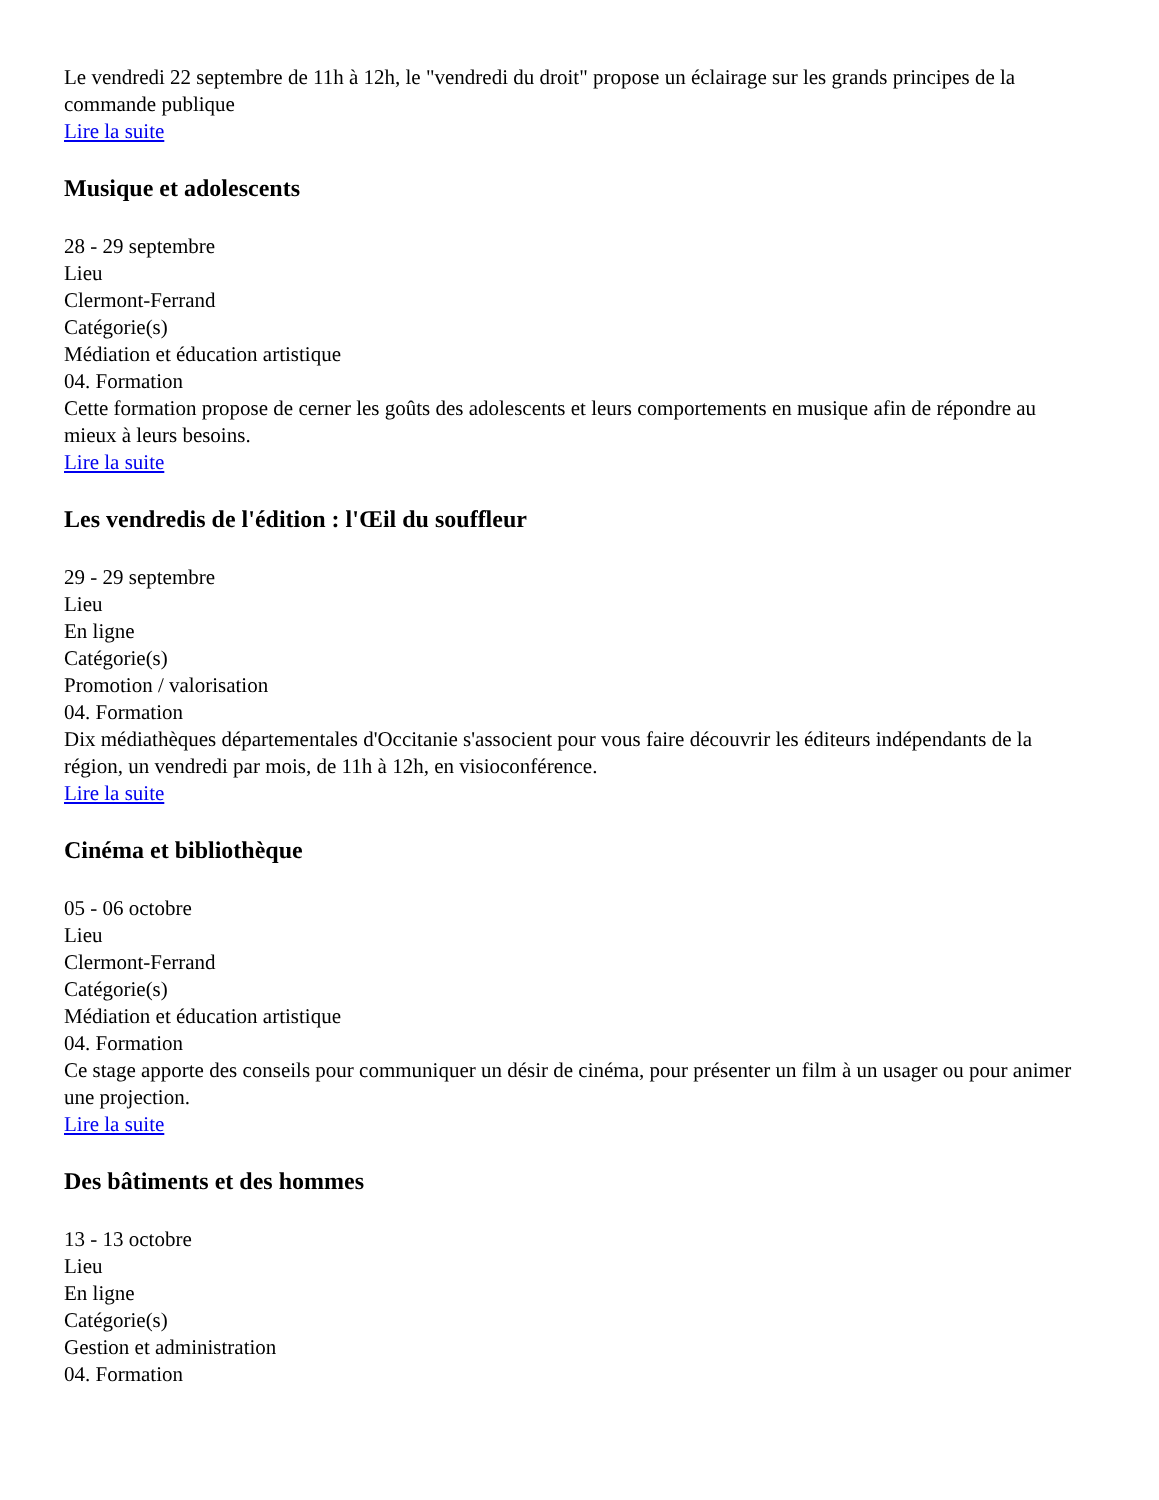Le vendredi 22 septembre de 11h à 12h, le "vendredi du droit" propose un éclairage sur les grands principes de la commande publique
Lire la suite
Musique et adolescents
28 - 29 septembre
Lieu
Clermont-Ferrand
Catégorie(s)
Médiation et éducation artistique
04. Formation
Cette formation propose de cerner les goûts des adolescents et leurs comportements en musique afin de répondre au mieux à leurs besoins.
Lire la suite
Les vendredis de l'édition : l'Œil du souffleur
29 - 29 septembre
Lieu
En ligne
Catégorie(s)
Promotion / valorisation
04. Formation
Dix médiathèques départementales d'Occitanie s'associent pour vous faire découvrir les éditeurs indépendants de la région, un vendredi par mois, de 11h à 12h, en visioconférence.
Lire la suite
Cinéma et bibliothèque
05 - 06 octobre
Lieu
Clermont-Ferrand
Catégorie(s)
Médiation et éducation artistique
04. Formation
Ce stage apporte des conseils pour communiquer un désir de cinéma, pour présenter un film à un usager ou pour animer une projection.
Lire la suite
Des bâtiments et des hommes
13 - 13 octobre
Lieu
En ligne
Catégorie(s)
Gestion et administration
04. Formation